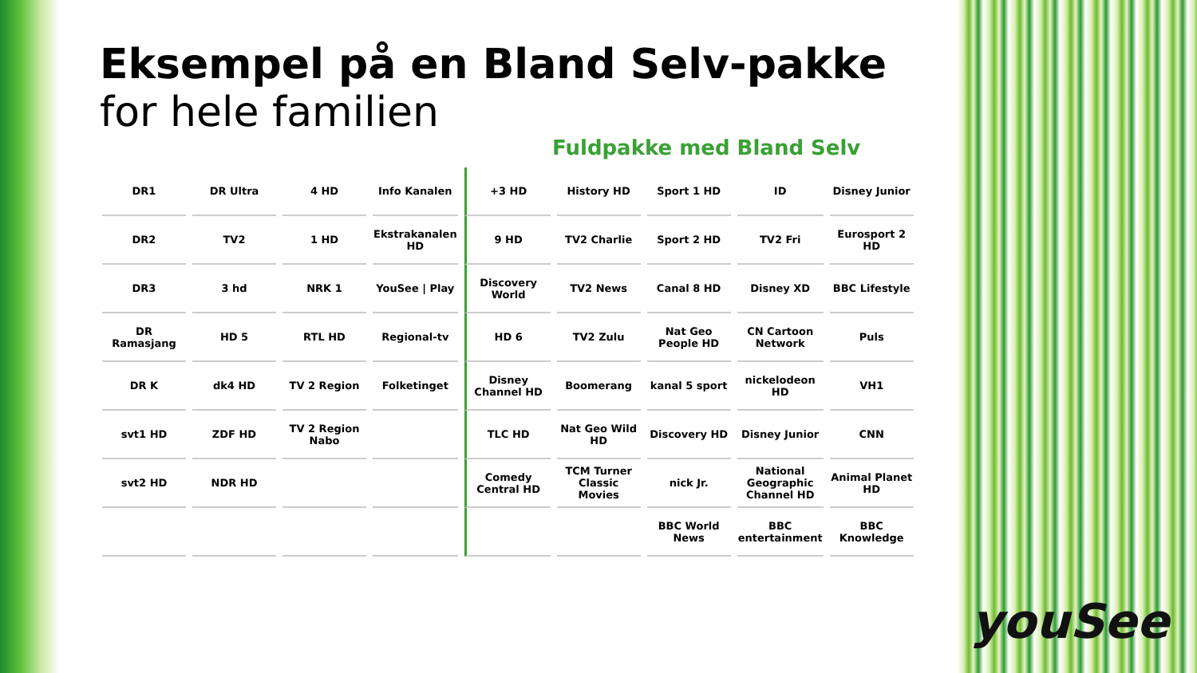Eksempel på en Bland Selv-pakke
for hele familien
Fuldpakke med Bland Selv
| DR1 | DR Ultra | 4 HD | Info Kanalen | +3 HD | History HD | Sport 1 HD | ID | Disney Junior |
| DR2 | TV2 | 1 HD | Ekstrakanalen HD | 9 HD | TV2 Charlie | Sport 2 HD | TV2 Fri | Eurosport 2 HD |
| DR3 | 3 hd | NRK 1 | YouSee / Play | Discovery World | TV2 News | Canal 8 HD | Disney XD | BBC Lifestyle |
| DR Ramasjang | HD 5 | RTL HD | Regional-tv | HD 6 | TV2 Zulu | Nat Geo People HD | CN Cartoon Network | Puls |
| DR K | dk4 HD | TV 2 Region | Folketinget | Disney Channel HD | Boomerang | kanal 5 sport | nickelodeon HD | VH1 |
| svt1 HD | ZDF HD | TV 2 Region Nabo | | TLC HD | Nat Geo Wild HD | Discovery HD | Disney Junior | CNN |
| svt2 HD | NDR HD | | | Comedy Central HD | TCM Turner Classic Movies | nick Jr. | National Geographic Channel HD | Animal Planet HD |
| | | | | | | BBC World News | BBC entertainment | BBC Knowledge |
youSee